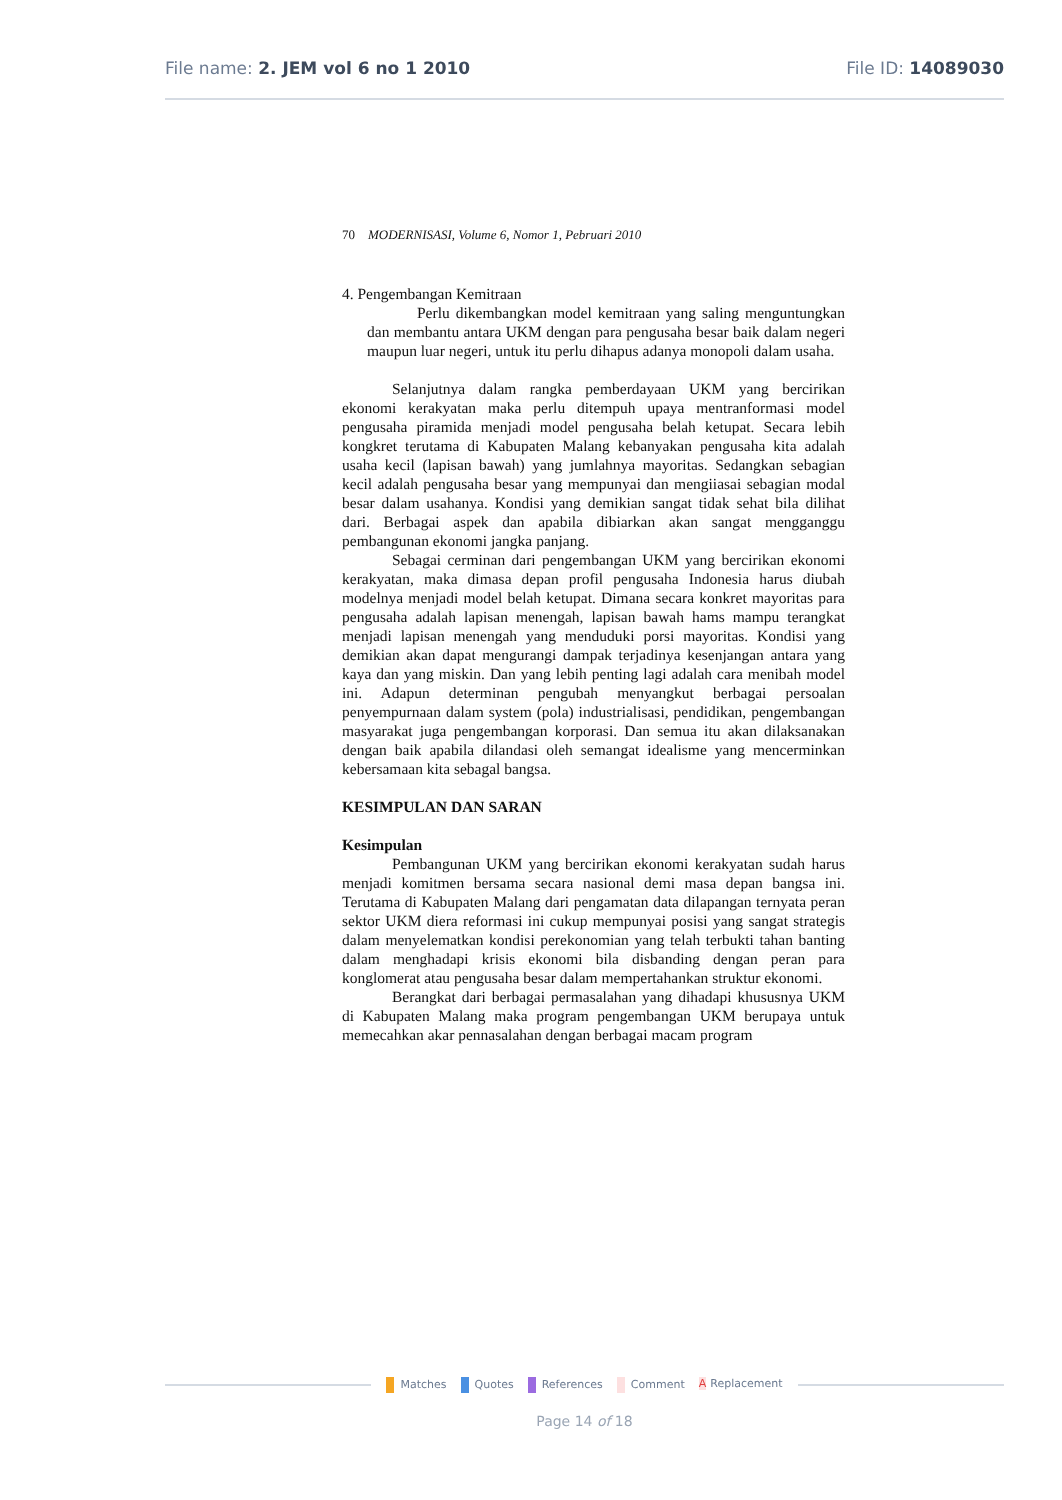File name: 2. JEM vol 6 no 1 2010 File ID: 14089030
70 MODERNISASI, Volume 6, Nomor 1, Pebruari 2010
4. Pengembangan Kemitraan
Perlu dikembangkan model kemitraan yang saling menguntungkan dan membantu antara UKM dengan para pengusaha besar baik dalam negeri maupun luar negeri, untuk itu perlu dihapus adanya monopoli dalam usaha.
Selanjutnya dalam rangka pemberdayaan UKM yang bercirikan ekonomi kerakyatan maka perlu ditempuh upaya mentranformasi model pengusaha piramida menjadi model pengusaha belah ketupat. Secara lebih kongkret terutama di Kabupaten Malang kebanyakan pengusaha kita adalah usaha kecil (lapisan bawah) yang jumlahnya mayoritas. Sedangkan sebagian kecil adalah pengusaha besar yang mempunyai dan mengiiasai sebagian modal besar dalam usahanya. Kondisi yang demikian sangat tidak sehat bila dilihat dari. Berbagai aspek dan apabila dibiarkan akan sangat mengganggu pembangunan ekonomi jangka panjang.
Sebagai cerminan dari pengembangan UKM yang bercirikan ekonomi kerakyatan, maka dimasa depan profil pengusaha Indonesia harus diubah modelnya menjadi model belah ketupat. Dimana secara konkret mayoritas para pengusaha adalah lapisan menengah, lapisan bawah hams mampu terangkat menjadi lapisan menengah yang menduduki porsi mayoritas. Kondisi yang demikian akan dapat mengurangi dampak terjadinya kesenjangan antara yang kaya dan yang miskin. Dan yang lebih penting lagi adalah cara menibah model ini. Adapun determinan pengubah menyangkut berbagai persoalan penyempurnaan dalam system (pola) industrialisasi, pendidikan, pengembangan masyarakat juga pengembangan korporasi. Dan semua itu akan dilaksanakan dengan baik apabila dilandasi oleh semangat idealisme yang mencerminkan kebersamaan kita sebagal bangsa.
KESIMPULAN DAN SARAN
Kesimpulan
Pembangunan UKM yang bercirikan ekonomi kerakyatan sudah harus menjadi komitmen bersama secara nasional demi masa depan bangsa ini. Terutama di Kabupaten Malang dari pengamatan data dilapangan ternyata peran sektor UKM diera reformasi ini cukup mempunyai posisi yang sangat strategis dalam menyelematkan kondisi perekonomian yang telah terbukti tahan banting dalam menghadapi krisis ekonomi bila disbanding dengan peran para konglomerat atau pengusaha besar dalam mempertahankan struktur ekonomi.
Berangkat dari berbagai permasalahan yang dihadapi khususnya UKM di Kabupaten Malang maka program pengembangan UKM berupaya untuk memecahkan akar pennasalahan dengan berbagai macam program
Matches Quotes References Comment A Replacement
Page 14 of 18